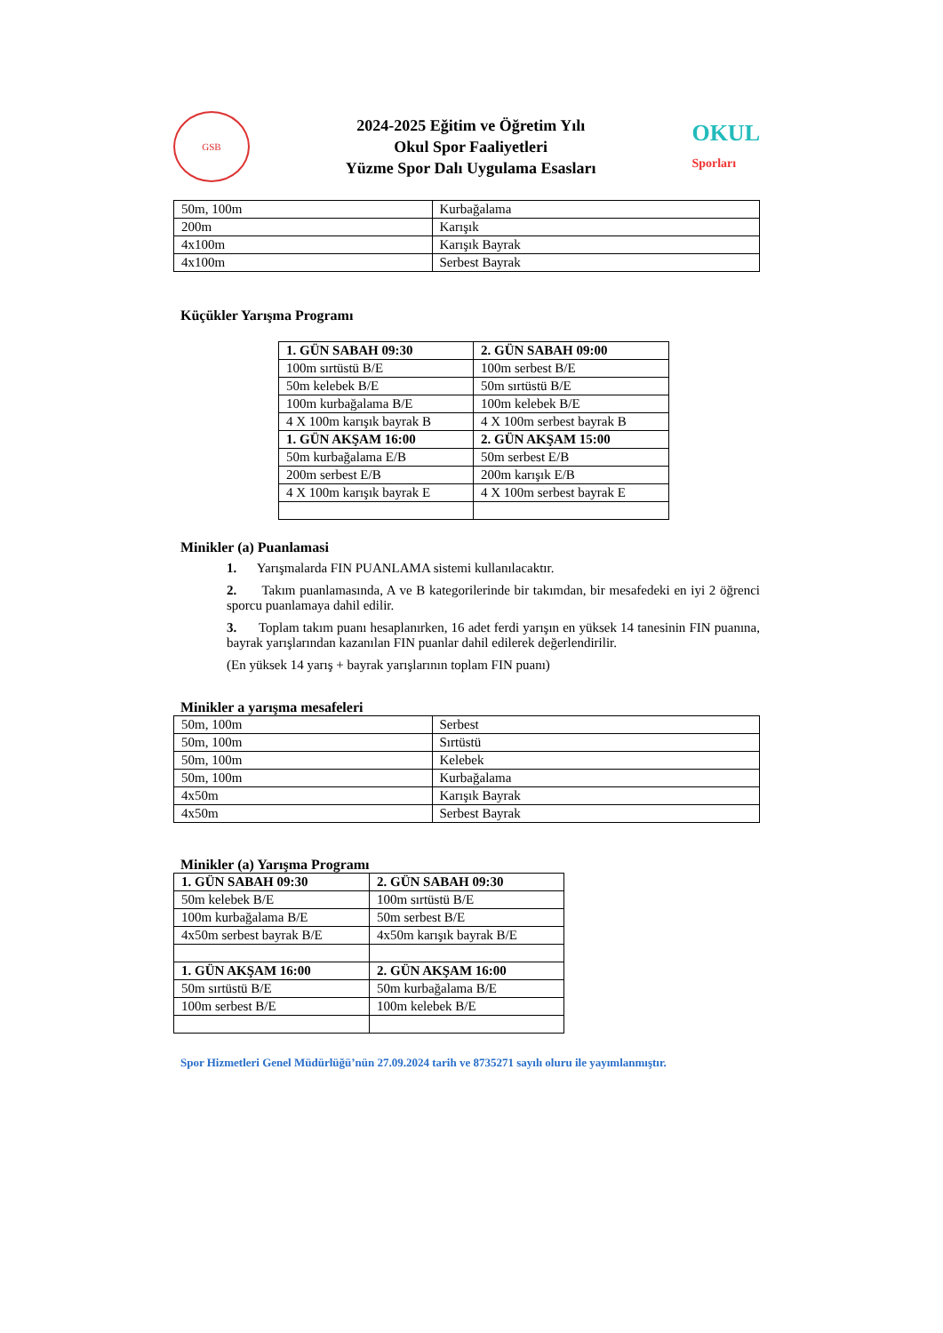GSB
2024-2025 Eğitim ve Öğretim Yılı
Okul Spor Faaliyetleri
Yüzme Spor Dalı Uygulama Esasları
OKUL
Sporları
| 50m, 100m | Kurbağalama |
| 200m | Karışık |
| 4x100m | Karışık Bayrak |
| 4x100m | Serbest Bayrak |
Küçükler Yarışma Programı
| 1. GÜN SABAH 09:30 | 2. GÜN SABAH 09:00 |
| --- | --- |
| 100m sırtüstü B/E | 100m serbest B/E |
| 50m kelebek B/E | 50m sırtüstü B/E |
| 100m kurbağalama B/E | 100m kelebek B/E |
| 4 X 100m karışık bayrak B | 4 X 100m serbest bayrak B |
| 1. GÜN AKŞAM 16:00 | 2. GÜN AKŞAM 15:00 |
| 50m kurbağalama E/B | 50m serbest E/B |
| 200m serbest E/B | 200m karışık E/B |
| 4 X 100m karışık bayrak E | 4 X 100m serbest bayrak E |
Minikler (a) Puanlamasi
1. Yarışmalarda FIN PUANLAMA sistemi kullanılacaktır.
2. Takım puanlamasında, A ve B kategorilerinde bir takımdan, bir mesafedeki en iyi 2 öğrenci sporcu puanlamaya dahil edilir.
3. Toplam takım puanı hesaplanırken, 16 adet ferdi yarışın en yüksek 14 tanesinin FIN puanına, bayrak yarışlarından kazanılan FIN puanlar dahil edilerek değerlendirilir.
(En yüksek 14 yarış + bayrak yarışlarının toplam FIN puanı)
Minikler a yarışma mesafeleri
| 50m, 100m | Serbest |
| 50m, 100m | Sırtüstü |
| 50m, 100m | Kelebek |
| 50m, 100m | Kurbağalama |
| 4x50m | Karışık Bayrak |
| 4x50m | Serbest Bayrak |
Minikler (a) Yarışma Programı
| 1. GÜN SABAH 09:30 | 2. GÜN SABAH 09:30 |
| --- | --- |
| 50m kelebek B/E | 100m sırtüstü B/E |
| 100m kurbağalama B/E | 50m serbest B/E |
| 4x50m serbest bayrak B/E | 4x50m karışık bayrak B/E |
| 1. GÜN AKŞAM 16:00 | 2. GÜN AKŞAM 16:00 |
| 50m sırtüstü B/E | 50m kurbağalama B/E |
| 100m serbest B/E | 100m kelebek B/E |
Spor Hizmetleri Genel Müdürlüğü’nün 27.09.2024 tarih ve 8735271 sayılı oluru ile yayımlanmıştır.